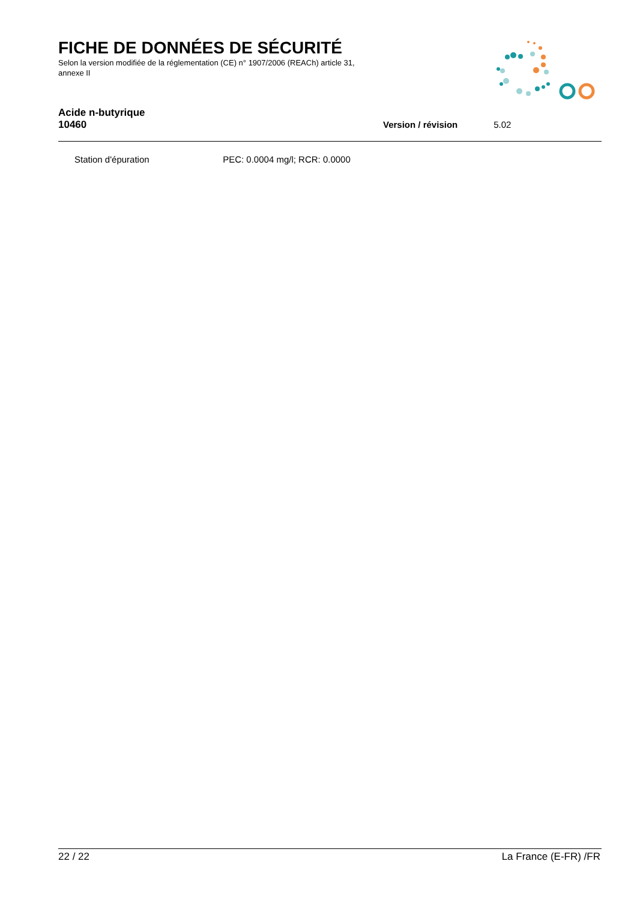FICHE DE DONNÉES DE SÉCURITÉ
Selon la version modifiée de la réglementation (CE) n° 1907/2006 (REACh) article 31, annexe II
Acide n-butyrique
10460
Version / révision 5.02
Station d'épuration PEC: 0.0004 mg/l; RCR: 0.0000
22 / 22 La France (E-FR) /FR